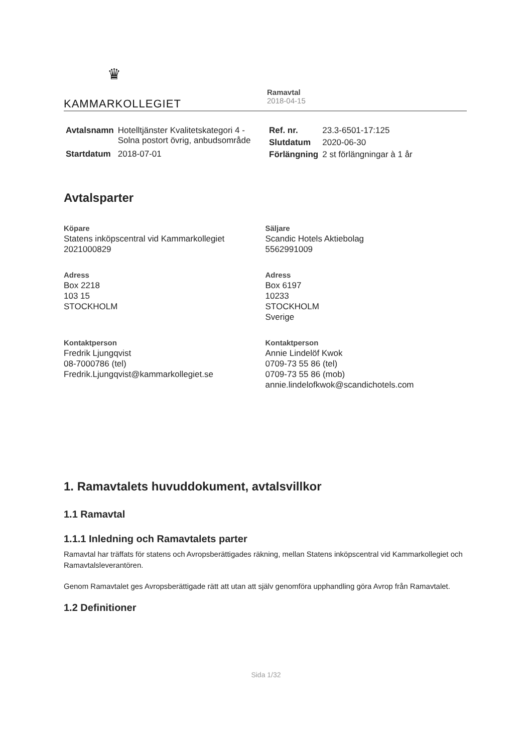♛
KAMMARKOLLEGIET
Ramavtal
2018-04-15
| Avtalsnamn | Hotelltjänster Kvalitetskategori 4 - Solna postort övrig, anbudsområde |
| Startdatum | 2018-07-01 |
| Ref. nr. | 23.3-6501-17:125 |
| Slutdatum | 2020-06-30 |
| Förlängning | 2 st förlängningar à 1 år |
Avtalsparter
Köpare
Statens inköpscentral vid Kammarkollegiet
2021000829
Adress
Box 2218
103 15
STOCKHOLM
Kontaktperson
Fredrik Ljungqvist
08-7000786 (tel)
Fredrik.Ljungqvist@kammarkollegiet.se
Säljare
Scandic Hotels Aktiebolag
5562991009
Adress
Box 6197
10233
STOCKHOLM
Sverige
Kontaktperson
Annie Lindelöf Kwok
0709-73 55 86 (tel)
0709-73 55 86 (mob)
annie.lindelofkwok@scandichotels.com
1. Ramavtalets huvuddokument, avtalsvillkor
1.1 Ramavtal
1.1.1 Inledning och Ramavtalets parter
Ramavtal har träffats för statens och Avropsberättigades räkning, mellan Statens inköpscentral vid Kammarkollegiet och Ramavtalsleverantören.
Genom Ramavtalet ges Avropsberättigade rätt att utan att själv genomföra upphandling göra Avrop från Ramavtalet.
1.2 Definitioner
Sida 1/32